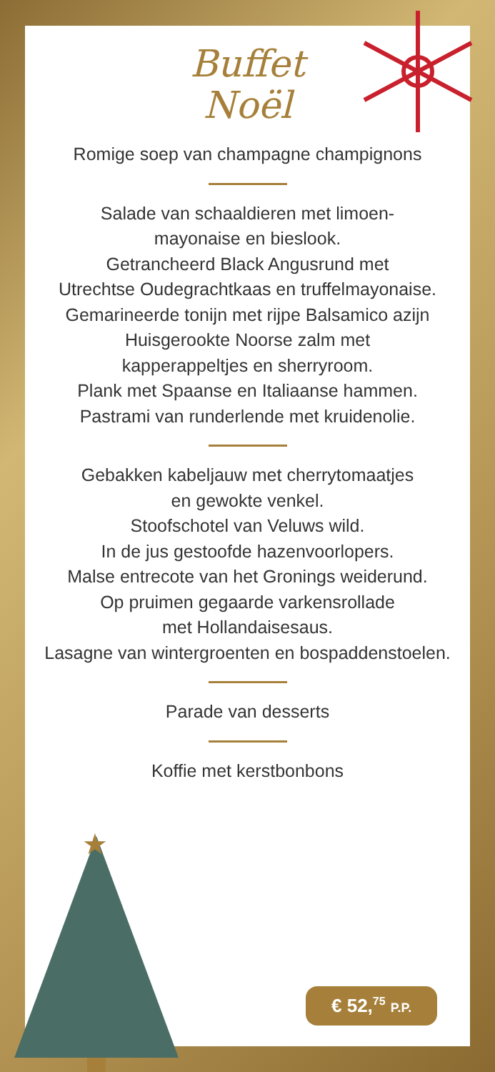★
Buffet
Noël
Romige soep van champagne champignons
Salade van schaaldieren met limoen-
mayonaise en bieslook.
Getrancheerd Black Angusrund met
Utrechtse Oudegrachtkaas en truffelmayonaise.
Gemarineerde tonijn met rijpe Balsamico azijn
Huisgerookte Noorse zalm met
kapperappeltjes en sherryroom.
Plank met Spaanse en Italiaanse hammen.
Pastrami van runderlende met kruidenolie.
Gebakken kabeljauw met cherrytomaatjes
en gewokte venkel.
Stoofschotel van Veluws wild.
In de jus gestoofde hazenvoorlopers.
Malse entrecote van het Gronings weiderund.
Op pruimen gegaarde varkensrollade
met Hollandaisesaus.
Lasagne van wintergroenten en bospaddenstoelen.
Parade van desserts
Koffie met kerstbonbons
€ 52,<sup>75</sup> P.P.